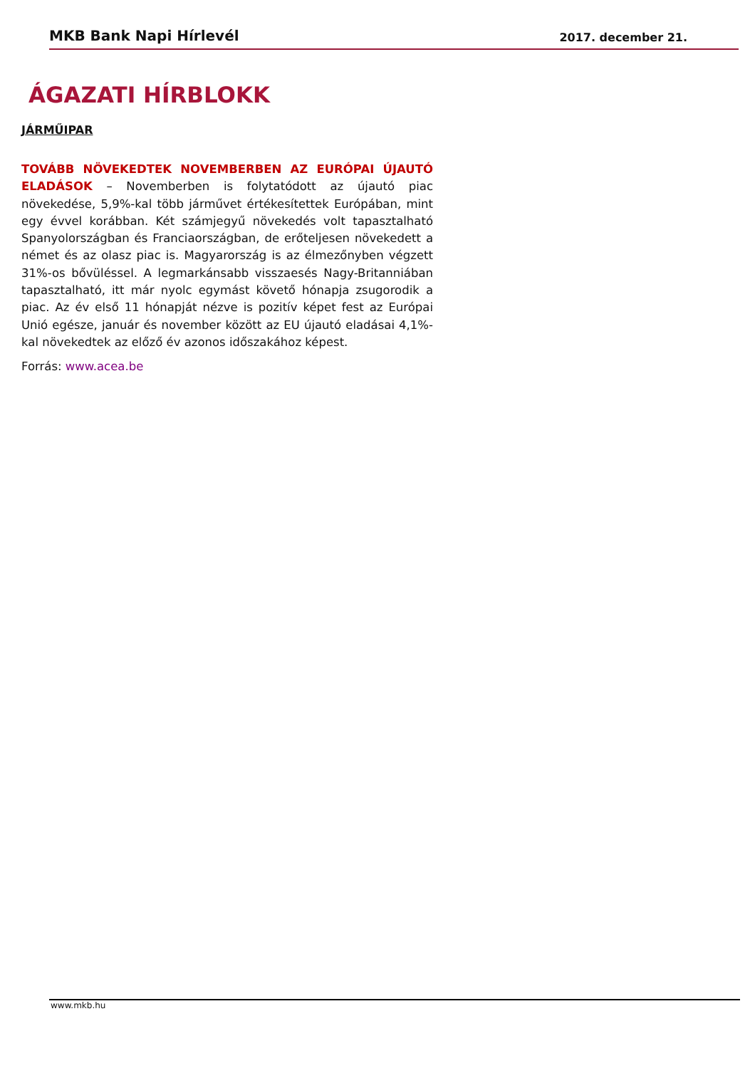MKB Bank Napi Hírlevél 2017. december 21.
ÁGAZATI HÍRBLOKK
JÁRMŰIPAR
TOVÁBB NÖVEKEDTEK NOVEMBERBEN AZ EURÓPAI ÚJAUTÓ ELADÁSOK – Novemberben is folytatódott az újautó piac növekedése, 5,9%-kal több járművet értékesítettek Európában, mint egy évvel korábban. Két számjegyű növekedés volt tapasztalható Spanyolországban és Franciaországban, de erőteljesen növekedett a német és az olasz piac is. Magyarország is az élmezőnyben végzett 31%-os bővüléssel. A legmarkánsabb visszaesés Nagy-Britanniában tapasztalható, itt már nyolc egymást követő hónapja zsugorodik a piac. Az év első 11 hónapját nézve is pozitív képet fest az Európai Unió egésze, január és november között az EU újautó eladásai 4,1%-kal növekedtek az előző év azonos időszakához képest.
Forrás: www.acea.be
www.mkb.hu